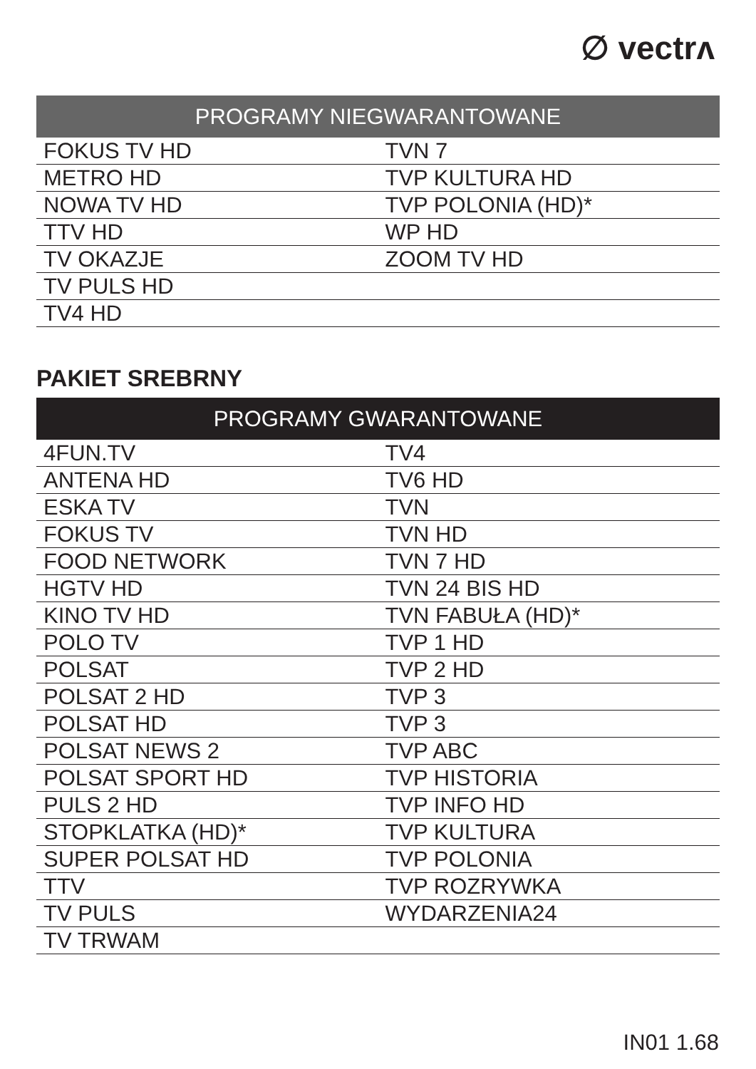∅ vectrʌ
| PROGRAMY NIEGWARANTOWANE | |
| --- | --- |
| FOKUS TV HD | TVN 7 |
| METRO HD | TVP KULTURA HD |
| NOWA TV HD | TVP POLONIA (HD)* |
| TTV HD | WP HD |
| TV OKAZJE | ZOOM TV HD |
| TV PULS HD | |
| TV4 HD | |
PAKIET SREBRNY
| PROGRAMY GWARANTOWANE | |
| --- | --- |
| 4FUN.TV | TV4 |
| ANTENA HD | TV6 HD |
| ESKA TV | TVN |
| FOKUS TV | TVN HD |
| FOOD NETWORK | TVN 7 HD |
| HGTV HD | TVN 24 BIS HD |
| KINO TV HD | TVN FABUŁA (HD)* |
| POLO TV | TVP 1 HD |
| POLSAT | TVP 2 HD |
| POLSAT 2 HD | TVP 3 |
| POLSAT HD | TVP 3 |
| POLSAT NEWS 2 | TVP ABC |
| POLSAT SPORT HD | TVP HISTORIA |
| PULS 2 HD | TVP INFO HD |
| STOPKLATKA (HD)* | TVP KULTURA |
| SUPER POLSAT HD | TVP POLONIA |
| TTV | TVP ROZRYWKA |
| TV PULS | WYDARZENIA24 |
| TV TRWAM | |
IN01 1.68